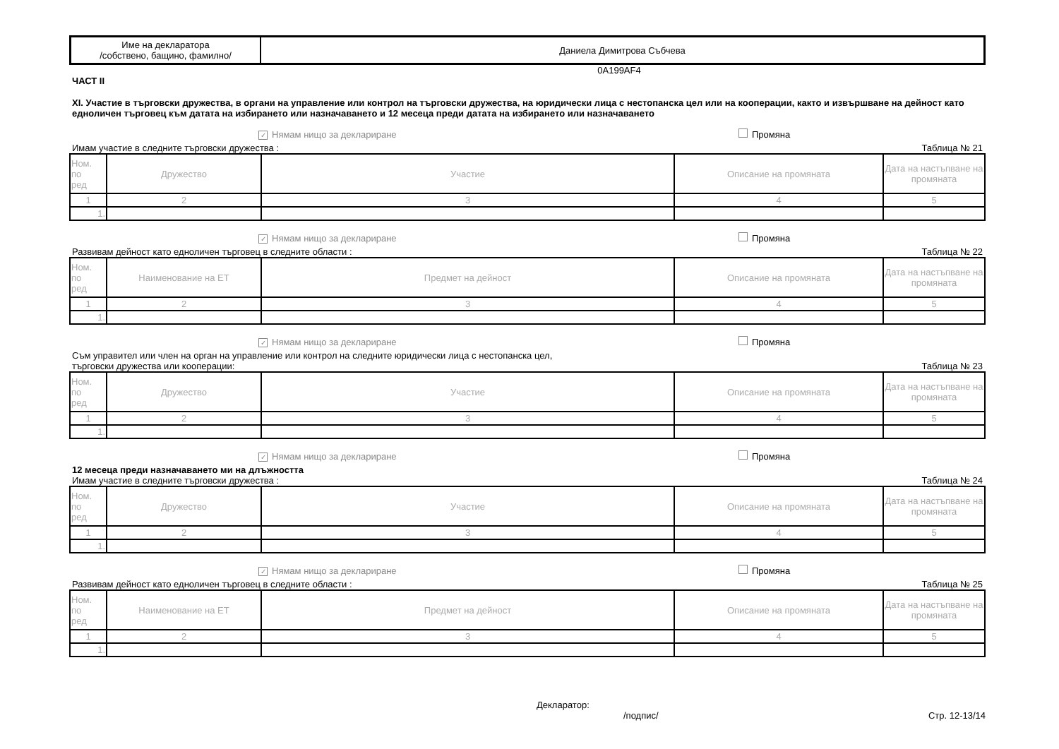| Име на декларатора /собствено, бащино, фамилно/ | Даниела Димитрова Събчева |
0A199AF4
ЧАСТ II
XI. Участие в търговски дружества, в органи на управление или контрол на търговски дружества, на юридически лица с нестопанска цел или на кооперации, както и извършване на дейност като едноличен търговец към датата на избирането или назначаването и 12 месеца преди датата на избирането или назначаването
✓ Нямам нищо за деклариране Промяна
Имам участие в следните търговски дружества : Таблица № 21
| Ном. по ред | Дружество | Участие | Описание на промяната | Дата на настъпване на промяната |
| --- | --- | --- | --- | --- |
| 1 | 2 | 3 | 4 | 5 |
| 1. | | | | |
✓ Нямам нищо за деклариране Промяна
Развивам дейност като едноличен търговец в следните области : Таблица № 22
| Ном. по ред | Наименование на ЕТ | Предмет на дейност | Описание на промяната | Дата на настъпване на промяната |
| --- | --- | --- | --- | --- |
| 1 | 2 | 3 | 4 | 5 |
| 1. | | | | |
✓ Нямам нищо за деклариране Промяна
Съм управител или член на орган на управление или контрол на следните юридически лица с нестопанска цел,
търговски дружества или кооперации: Таблица № 23
| Ном. по ред | Дружество | Участие | Описание на промяната | Дата на настъпване на промяната |
| --- | --- | --- | --- | --- |
| 1 | 2 | 3 | 4 | 5 |
| 1. | | | | |
✓ Нямам нищо за деклариране Промяна
12 месеца преди назначаването ми на длъжността
Имам участие в следните търговски дружества : Таблица № 24
| Ном. по ред | Дружество | Участие | Описание на промяната | Дата на настъпване на промяната |
| --- | --- | --- | --- | --- |
| 1 | 2 | 3 | 4 | 5 |
| 1. | | | | |
✓ Нямам нищо за деклариране Промяна
Развивам дейност като едноличен търговец в следните области : Таблица № 25
| Ном. по ред | Наименование на ЕТ | Предмет на дейност | Описание на промяната | Дата на настъпване на промяната |
| --- | --- | --- | --- | --- |
| 1 | 2 | 3 | 4 | 5 |
| 1. | | | | |
Декларатор:
/подпис/ Стр. 12-13/14